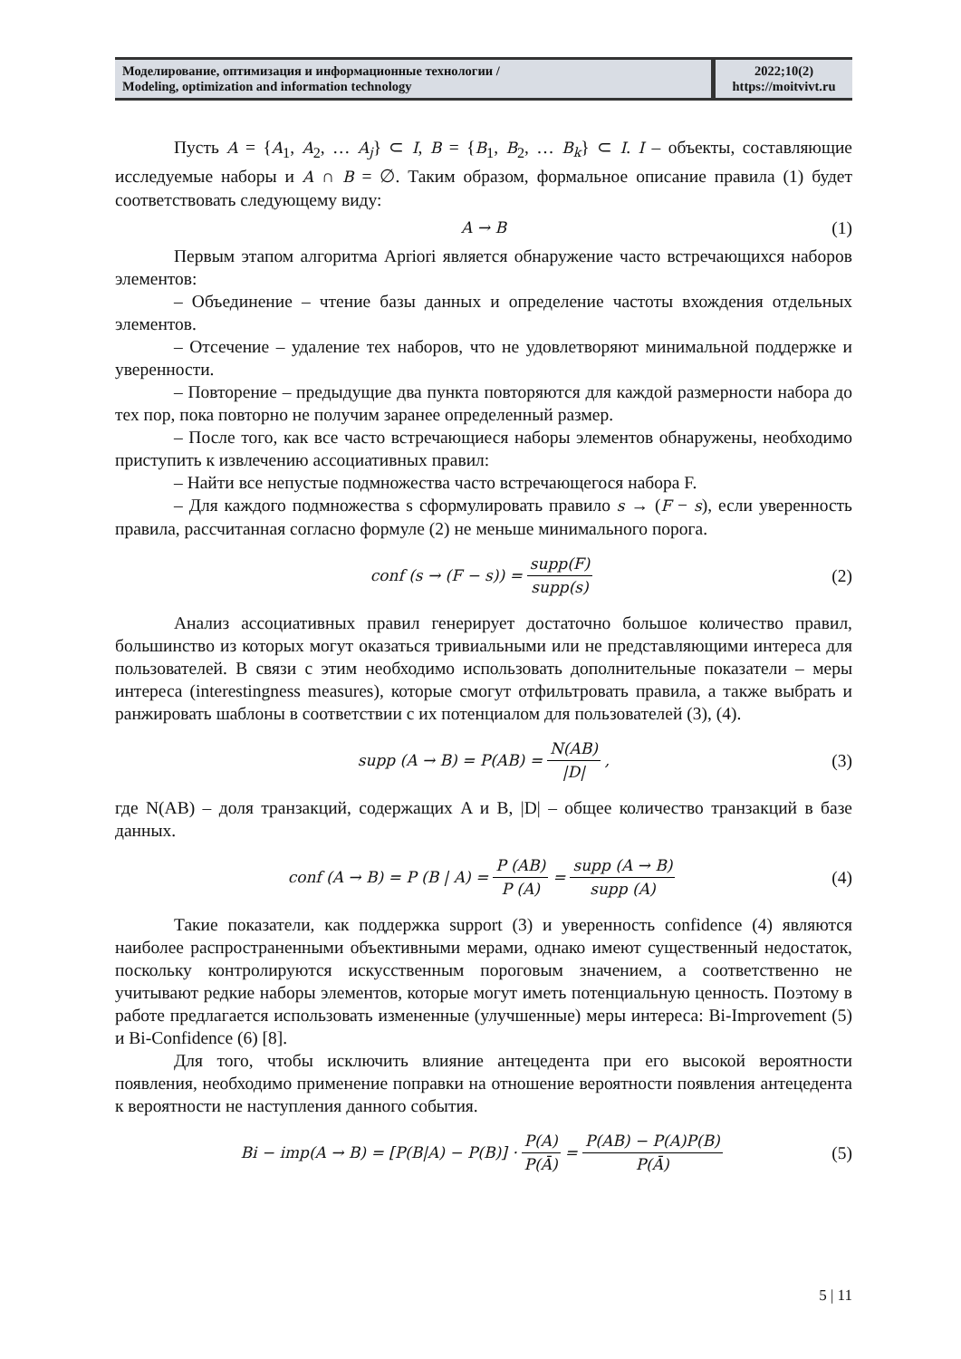| Моделирование, оптимизация и информационные технологии / Modeling, optimization and information technology | 2022;10(2) https://moitvivt.ru |
Пусть A = {A<sub>1</sub>, A<sub>2</sub>, … A<sub>j</sub>} ⊂ I, B = {B<sub>1</sub>, B<sub>2</sub>, … B<sub>k</sub>} ⊂ I. I – объекты, составляющие исследуемые наборы и A ∩ B = ∅. Таким образом, формальное описание правила (1) будет соответствовать следующему виду:
A → B (1)
Первым этапом алгоритма Apriori является обнаружение часто встречающихся наборов элементов:
– Объединение – чтение базы данных и определение частоты вхождения отдельных элементов.
– Отсечение – удаление тех наборов, что не удовлетворяют минимальной поддержке и уверенности.
– Повторение – предыдущие два пункта повторяются для каждой размерности набора до тех пор, пока повторно не получим заранее определенный размер.
– После того, как все часто встречающиеся наборы элементов обнаружены, необходимо приступить к извлечению ассоциативных правил:
– Найти все непустые подмножества часто встречающегося набора F.
– Для каждого подмножества s сформулировать правило s → (F − s), если уверенность правила, рассчитанная согласно формуле (2) не меньше минимального порога.
conf (s → (F − s)) = supp(F) supp(s) (2)
Анализ ассоциативных правил генерирует достаточно большое количество правил, большинство из которых могут оказаться тривиальными или не представляющими интереса для пользователей. В связи с этим необходимо использовать дополнительные показатели – меры интереса (interestingness measures), которые смогут отфильтровать правила, а также выбрать и ранжировать шаблоны в соответствии с их потенциалом для пользователей (3), (4).
supp (A → B) = P(AB) = N(AB) |D|, (3)
где N(AB) – доля транзакций, содержащих A и B, |D| – общее количество транзакций в базе данных.
conf (A → B) = P (B | A) = P (AB) P (A) = supp (A → B) supp (A) (4)
Такие показатели, как поддержка support (3) и уверенность confidence (4) являются наиболее распространенными объективными мерами, однако имеют существенный недостаток, поскольку контролируются искусственным пороговым значением, а соответственно не учитывают редкие наборы элементов, которые могут иметь потенциальную ценность. Поэтому в работе предлагается использовать измененные (улучшенные) меры интереса: Bi-Improvement (5) и Bi-Confidence (6) [8].
Для того, чтобы исключить влияние антецедента при его высокой вероятности появления, необходимо применение поправки на отношение вероятности появления антецедента к вероятности не наступления данного события.
Bi − imp(A → B) = [P(B|A) − P(B)] · P(A) P(Ā) = P(AB) − P(A)P(B) P(Ā) (5)
5 | 11